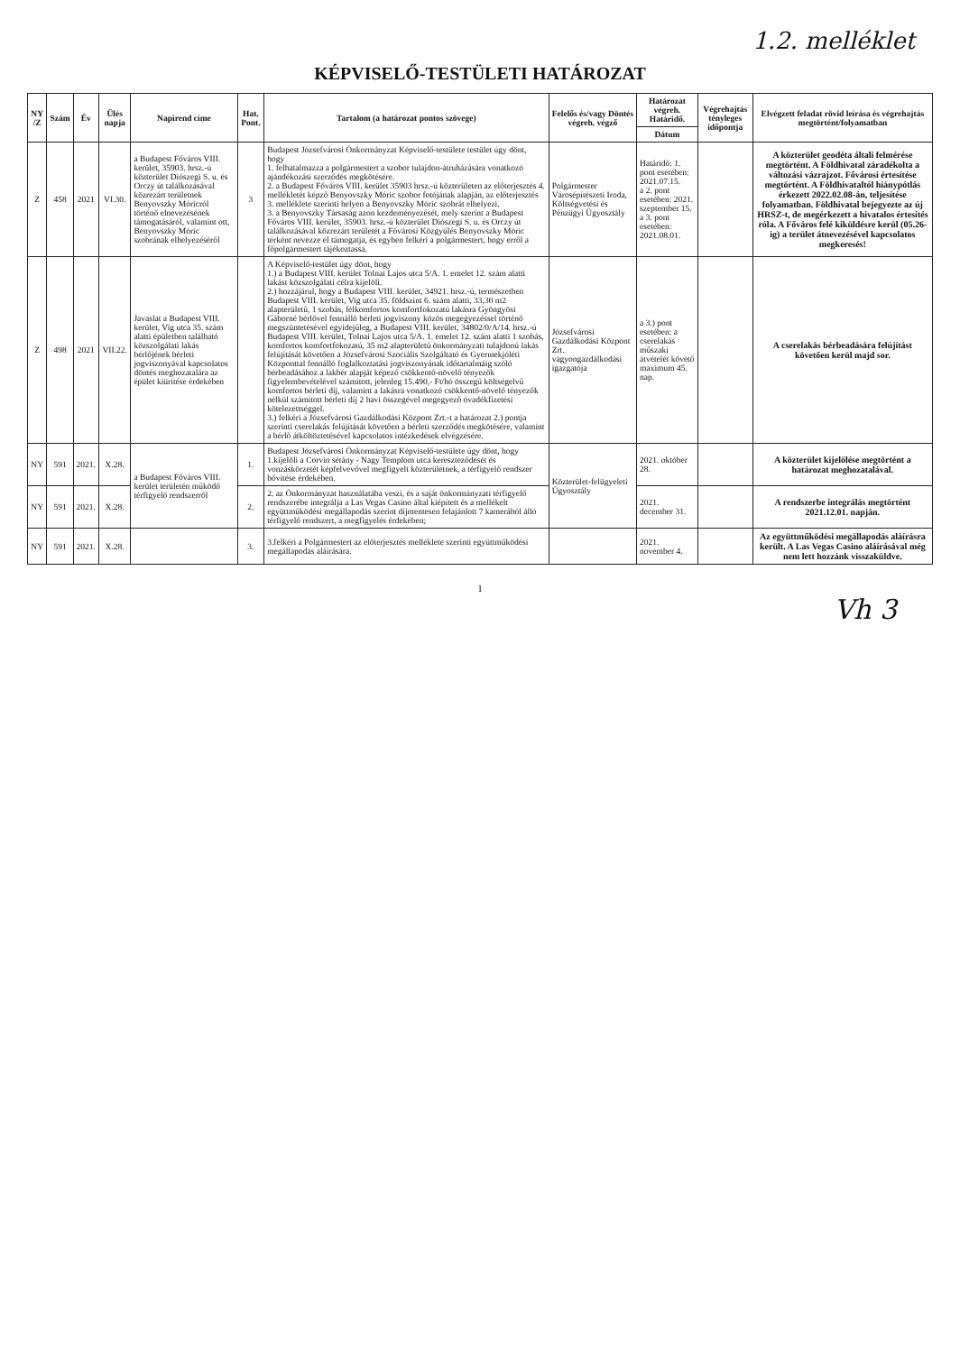1.2. melléklet
KÉPVISELŐ-TESTÜLETI HATÁROZAT
| NY /Z | Szám | Év | Ülés napja | Napirend címe | Hat. Pont. | Tartalom (a határozat pontos szövege) | Felelős és/vagy Döntés végreh. végző | Határozat végreh. Határidő. | Végrehajtás tényleges időpontja | Elvégzett feladat rövid leírása és végrehajtás megtörtént/folyamatban |
| --- | --- | --- | --- | --- | --- | --- | --- | --- | --- | --- |
| | | | | | | | | Dátum | | |
| Z | 458 | 2021 | VI.30. | a Budapest Főváros VIII. kerület, 35903. hrsz.-ú közterület Diószegi S. u. és Orczy út találkozásával közrezárt területnek Benyovszky Móricról történő elnevezésének támogatásáról, valamint ott, Benyovszky Móric szobrának elhelyezéséről | 3 | Budapest Józsefvárosi Önkormányzat Képviselő-testülete testület úgy dönt, hogy 1. felhatalmazza a polgármestert a szobor tulajdon-átruházására vonatkozó ajándékozási szerződés megkötésére. 2. a Budapest Főváros VIII. kerület 35903 hrsz.-ú közterületen az előterjesztés 4. mellékletét képző Benyovszky Móric szobor fotójának alapján, az előterjesztés 3. melléklete szerinti helyen a Benyovszky Móric szobrát elhelyezi. 3. a Benyovszky Társaság azon kezdeményezését, mely szerint a Budapest Főváros VIII. kerület, 35903. hrsz.-ú közterület Diószegi S. u. és Orczy út találkozásával közrezárt területét a Fővárosi Közgyűlés Benyovszky Móric térként nevezze el támogatja, és egyben felkéri a polgármestert, hogy erről a főpolgármestert tájékoztassa. | Polgármester Városépítészeti Iroda, Költségvetési és Pénzügyi Ügyosztály | Határidő: 1. pont esetében: 2021.07.15. a 2. pont esetében: 2021. szeptember 15. a 3. pont esetében: 2021.08.01. | | A közterület geodéta általi felmérése megtörtént. A Földhivatal záradékolta a változási vázrajzot. Fővárosi értesítése megtörtént. A Földhivataltól hiánypótlás érkezett 2022.02.08-án, teljesítése folyamatban. Földhivatal bejegyezte az új HRSZ-t, de megérkezett a hivatalos értesítés róla. A Főváros felé kiküldésre kerül (05.26-ig) a terület átnevezésével kapcsolatos megkeresés! |
| Z | 498 | 2021 | VII.22. | Javaslat a Budapest VIII. kerület, Vig utca 35. szám alatti épületben található közszolgálati lakás bérlőjének bérleti jogviszonyával kapcsolatos döntés meghozatalára az épület kiürítése érdekében | | A Képviselő-testület úgy dönt, hogy 1.) a Budapest VIII. kerület Tolnai Lajos utca 5/A. 1. emelet 12. szám alatti lakást közszolgálati célra kijelöli. 2.) hozzájárul, hogy a Budapest VIII. kerület, 34921. hrsz.-ú, természetben Budapest VIII. kerület, Vig utca 35. földszint 6. szám alatti, 33,30 m2 alapterületű, 1 szobás, félkomfortos komfortfokozatú lakásra Gyöngyösi Gáborné bérlővel fennálló bérleti jogviszony közös megegyezéssel történő megszüntetésével egyidejűleg, a Budapest VIII. kerület, 34802/0/A/14. hrsz.-ú Budapest VIII. kerület, Tolnai Lajos utca 5/A. 1. emelet 12. szám alatti 1 szobás, komfortos komfortfokozatú, 35 m2 alapterületű önkormányzati tulajdonú lakás felújítását követően a Józsefvárosi Szociális Szolgáltató és Gyermekjóléti Központtal fennálló foglalkoztatási jogviszonyának időtartalmáig szóló bérbeadásához a lakbér alapját képező csökkentő-növelő tényezők figyelembevételével számított, jelenleg 15.490,- Ft/hó összegű költségelvű komfortos bérleti díj, valamint a lakásra vonatkozó csökkentő-növelő tényezők nélkül számított bérleti díj 2 havi összegével megegyező óvadékfizetési kötelezettséggel. 3.) felkéri a Józsefvárosi Gazdálkodási Központ Zrt.-t a határozat 2.) pontja szerinti cserelakás felújítását követően a bérleti szerződés megkötésére, valamint a bérlő átköltöztetésével kapcsolatos intézkedések elvégzésére. | Józsefvárosi Gazdálkodási Központ Zrt. vagyongazdálkodási igazgatója | a 3.) pont esetében: a cserelakás műszaki átvételét követő maximum 45. nap. | | A cserelakás bérbeadására felújítást követően kerül majd sor. |
| NY | 591 | 2021. | X.28. | a Budapest Főváros VIII. kerület területén működő térfigyelő rendszerről | 1. | Budapest Józsefvárosi Önkormányzat Képviselő-testülete úgy dönt, hogy 1.kijelöli a Corvin sétány - Nagy Templom utca kereszteződését és vonzáskörzetét képfelvevővel megfigyelt közterületnek, a térfigyelő rendszer bővítése érdekében. | Közterület-felügyeleti Ügyosztály | 2021. október 28. | | A közterület kijelölése megtörtént a határozat meghozatalával. |
| NY | 591 | 2021. | X.28. | | 2. | 2. az Önkormányzat használatába veszi, és a saját önkormányzati térfigyelő rendszerébe integrálja a Las Vegas Casino által kiépített és a mellékelt együttműködési megállapodás szerint díjmentesen felajánlott 7 kamerából álló térfigyelő rendszert, a megfigyelés érdekében; | | 2021. december 31. | | A rendszerbe integrálás megtörtént 2021.12.01. napján. |
| NY | 591 | 2021. | X.28. | | 3. | 3.felkéri a Polgármestert az előterjesztés melléklete szerinti együttműködési megállapodás aláírására. | | 2021. november 4. | | Az együttműködési megállapodás aláírásra került. A Las Vegas Casino aláírásával még nem lett hozzánk visszaküldve. |
1
Vh 3